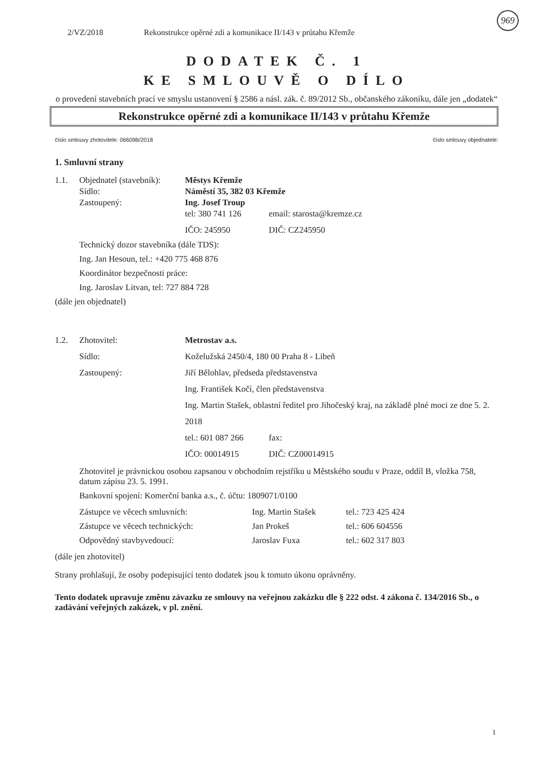969
2/VZ/2018 Rekonstrukce opěrné zdi a komunikace II/143 v průtahu Křemže
DODATEK Č. 1
KE SMLOUVĚ O DÍLO
o provedení stavebních prací ve smyslu ustanovení § 2586 a násl. zák. č. 89/2012 Sb., občanského zákoníku, dále jen „dodatek“
Rekonstrukce opěrné zdi a komunikace II/143 v průtahu Křemže
číslo smlouvy zhotovitele: 06609B/2018 číslo smlouvy objednatele:
1. Smluvní strany
1.1. Objednatel (stavebník): Městys Křemže Sídlo: Náměstí 35, 382 03 Křemže Zastoupený: Ing. Josef Troup tel: 380 741 126 email: starosta@kremze.cz IČO: 245950 DIČ: CZ245950
Technický dozor stavebníka (dále TDS):
Ing. Jan Hesoun, tel.: +420 775 468 876
Koordinátor bezpečnosti práce:
Ing. Jaroslav Litvan, tel: 727 884 728
(dále jen objednatel)
1.2. Zhotovitel: Metrostav a.s. Sídlo: Koželužská 2450/4, 180 00 Praha 8 - Libeň Zastoupený: Jiří Bělohlav, předseda představenstva
Ing. František Kočí, člen představenstva
Ing. Martin Stašek, oblastní ředitel pro Jihočeský kraj, na základě plné moci ze dne 5. 2. 2018 tel.: 601 087 266 fax: IČO: 00014915 DIČ: CZ00014915
Zhotovitel je právnickou osobou zapsanou v obchodním rejstříku u Městského soudu v Praze, oddíl B, vložka 758, datum zápisu 23. 5. 1991.
Bankovní spojení: Komerční banka a.s., č. účtu: 1809071/0100
Zástupce ve věcech smluvních: Ing. Martin Stašek tel.: 723 425 424 Zástupce ve věcech technických: Jan Prokeš tel.: 606 604556 Odpovědný stavbyvedoucí: Jaroslav Fuxa tel.: 602 317 803
(dále jen zhotovitel)
Strany prohlašují, že osoby podepisující tento dodatek jsou k tomuto úkonu oprávněny.
Tento dodatek upravuje změnu závazku ze smlouvy na veřejnou zakázku dle § 222 odst. 4 zákona č. 134/2016 Sb., o zadávání veřejných zakázek, v pl. znění.
1